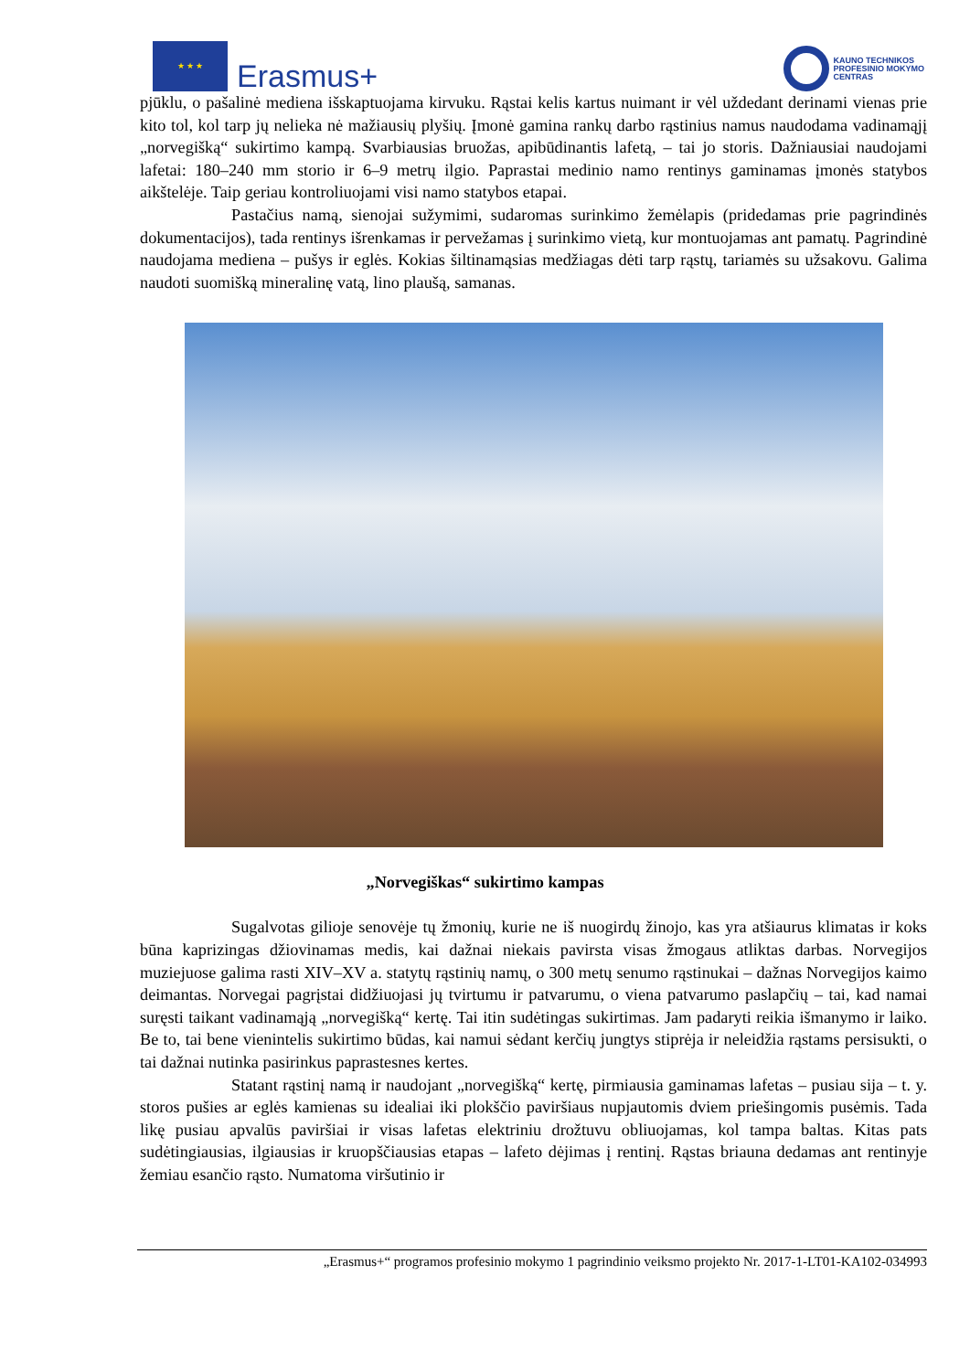★ ★ ★
Erasmus+
KAUNO TECHNIKOS
PROFESINIO MOKYMO
CENTRAS
pjūklu, o pašalinė mediena išskaptuojama kirvuku. Rąstai kelis kartus nuimant ir vėl uždedant derinami vienas prie kito tol, kol tarp jų nelieka nė mažiausių plyšių. Įmonė gamina rankų darbo rąstinius namus naudodama vadinamąjį „norvegišką“ sukirtimo kampą. Svarbiausias bruožas, apibūdinantis lafetą, – tai jo storis. Dažniausiai naudojami lafetai: 180–240 mm storio ir 6–9 metrų ilgio. Paprastai medinio namo rentinys gaminamas įmonės statybos aikštelėje. Taip geriau kontroliuojami visi namo statybos etapai.
Pastačius namą, sienojai sužymimi, sudaromas surinkimo žemėlapis (pridedamas prie pagrindinės dokumentacijos), tada rentinys išrenkamas ir pervežamas į surinkimo vietą, kur montuojamas ant pamatų. Pagrindinė naudojama mediena – pušys ir eglės. Kokias šiltinamąsias medžiagas dėti tarp rąstų, tariamės su užsakovu. Galima naudoti suomišką mineralinę vatą, lino plaušą, samanas.
„Norvegiškas“ sukirtimo kampas
Sugalvotas gilioje senovėje tų žmonių, kurie ne iš nuogirdų žinojo, kas yra atšiaurus klimatas ir koks būna kaprizingas džiovinamas medis, kai dažnai niekais pavirsta visas žmogaus atliktas darbas. Norvegijos muziejuose galima rasti XIV–XV a. statytų rąstinių namų, o 300 metų senumo rąstinukai – dažnas Norvegijos kaimo deimantas. Norvegai pagrįstai didžiuojasi jų tvirtumu ir patvarumu, o viena patvarumo paslapčių – tai, kad namai suręsti taikant vadinamąją „norvegišką“ kertę. Tai itin sudėtingas sukirtimas. Jam padaryti reikia išmanymo ir laiko. Be to, tai bene vienintelis sukirtimo būdas, kai namui sėdant kerčių jungtys stiprėja ir neleidžia rąstams persisukti, o tai dažnai nutinka pasirinkus paprastesnes kertes.
Statant rąstinį namą ir naudojant „norvegišką“ kertę, pirmiausia gaminamas lafetas – pusiau sija – t. y. storos pušies ar eglės kamienas su idealiai iki plokščio paviršiaus nupjautomis dviem priešingomis pusėmis. Tada likę pusiau apvalūs paviršiai ir visas lafetas elektriniu drožtuvu obliuojamas, kol tampa baltas. Kitas pats sudėtingiausias, ilgiausias ir kruopščiausias etapas – lafeto dėjimas į rentinį. Rąstas briauna dedamas ant rentinyje žemiau esančio rąsto. Numatoma viršutinio ir
„Erasmus+“ programos profesinio mokymo 1 pagrindinio veiksmo projekto Nr. 2017-1-LT01-KA102-034993